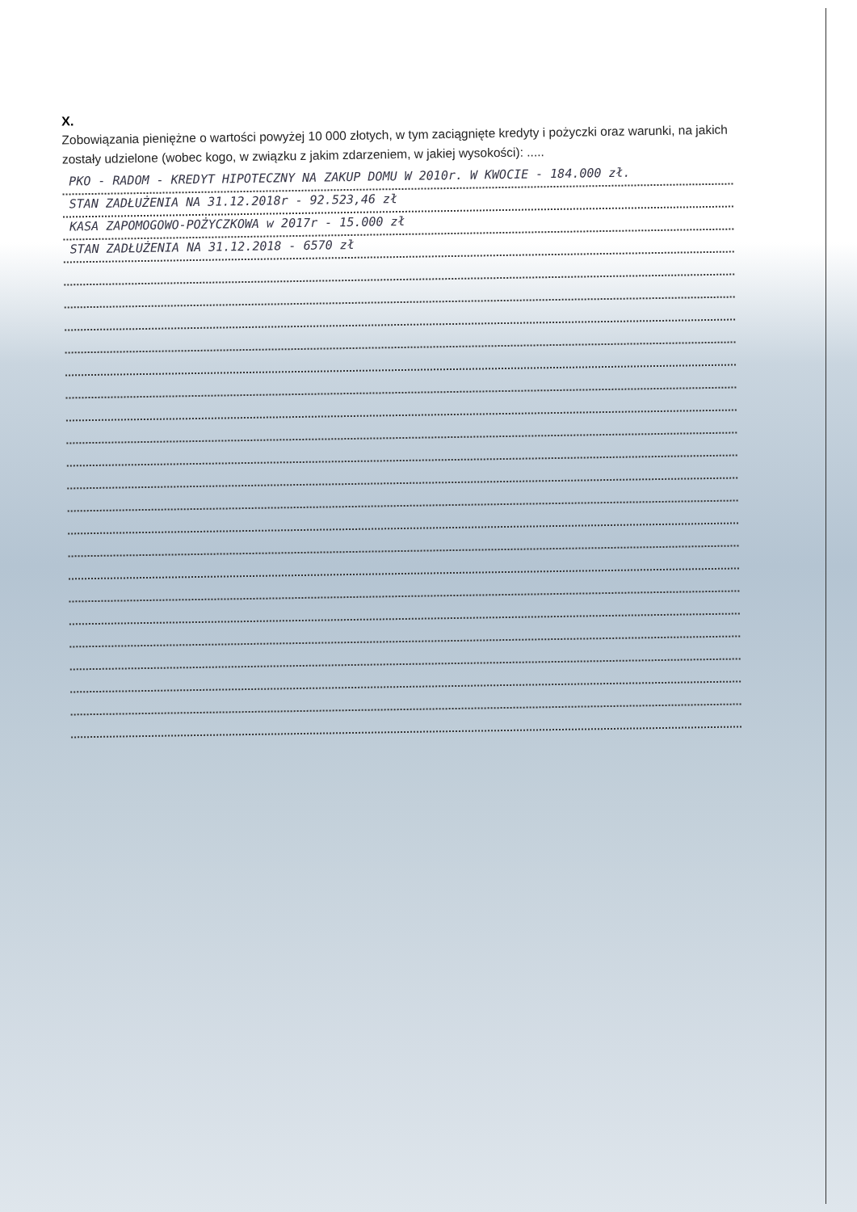X.
Zobowiązania pieniężne o wartości powyżej 10 000 złotych, w tym zaciągnięte kredyty i pożyczki oraz warunki, na jakich zostały udzielone (wobec kogo, w związku z jakim zdarzeniem, w jakiej wysokości): .....
PKO - RADOM - KREDYT HIPOTECZNY NA ZAKUP DOMU W 2010r. W KWOCIE - 184.000 zł.
STAN ZADŁUŻENIA NA 31.12.2018r - 92.523,46 zł
KASA ZAPOMOGOWO-POŻYCZKOWA w 2017r - 15.000 zł
STAN ZADŁUŻENIA NA 31.12.2018 - 6570 zł